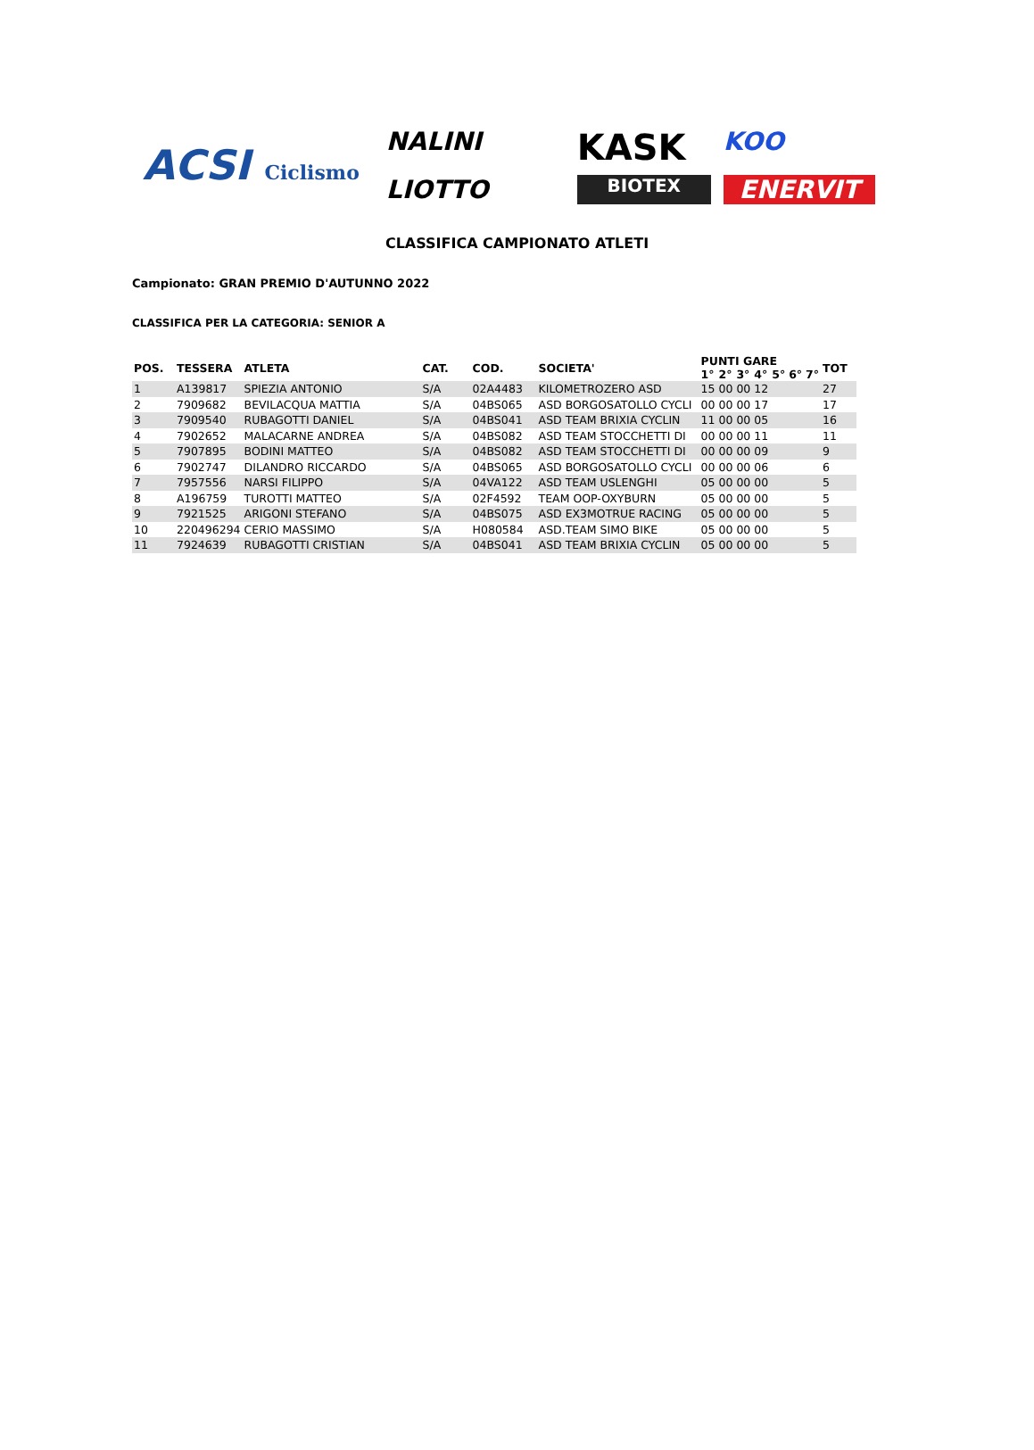ACSI Ciclismo
NALINI
KASK
KOO
LIOTTO
BIOTEX
ENERVIT
CLASSIFICA CAMPIONATO ATLETI
Campionato: GRAN PREMIO D'AUTUNNO 2022
CLASSIFICA PER LA CATEGORIA: SENIOR A
| POS. | TESSERA | ATLETA | CAT. | COD. | SOCIETA' | PUNTI GARE | | | | | | | TOT |
| --- | --- | --- | --- | --- | --- | --- | --- | --- | --- | --- | --- | --- | --- |
| | | | | | | 1° | 2° | 3° | 4° | 5° | 6° | 7° | |
| 1 | A139817 | SPIEZIA ANTONIO | S/A | 02A4483 | KILOMETROZERO ASD | 15 | 00 | 00 | 12 | | | | 27 |
| 2 | 7909682 | BEVILACQUA MATTIA | S/A | 04BS065 | ASD BORGOSATOLLO CYCLI | 00 | 00 | 00 | 17 | | | | 17 |
| 3 | 7909540 | RUBAGOTTI DANIEL | S/A | 04BS041 | ASD TEAM BRIXIA CYCLIN | 11 | 00 | 00 | 05 | | | | 16 |
| 4 | 7902652 | MALACARNE ANDREA | S/A | 04BS082 | ASD TEAM STOCCHETTI DI | 00 | 00 | 00 | 11 | | | | 11 |
| 5 | 7907895 | BODINI MATTEO | S/A | 04BS082 | ASD TEAM STOCCHETTI DI | 00 | 00 | 00 | 09 | | | | 9 |
| 6 | 7902747 | DILANDRO RICCARDO | S/A | 04BS065 | ASD BORGOSATOLLO CYCLI | 00 | 00 | 00 | 06 | | | | 6 |
| 7 | 7957556 | NARSI FILIPPO | S/A | 04VA122 | ASD TEAM USLENGHI | 05 | 00 | 00 | 00 | | | | 5 |
| 8 | A196759 | TUROTTI MATTEO | S/A | 02F4592 | TEAM OOP-OXYBURN | 05 | 00 | 00 | 00 | | | | 5 |
| 9 | 7921525 | ARIGONI STEFANO | S/A | 04BS075 | ASD EX3MOTRUE RACING | 05 | 00 | 00 | 00 | | | | 5 |
| 10 | 220496294 | CERIO MASSIMO | S/A | H080584 | ASD.TEAM SIMO BIKE | 05 | 00 | 00 | 00 | | | | 5 |
| 11 | 7924639 | RUBAGOTTI CRISTIAN | S/A | 04BS041 | ASD TEAM BRIXIA CYCLIN | 05 | 00 | 00 | 00 | | | | 5 |